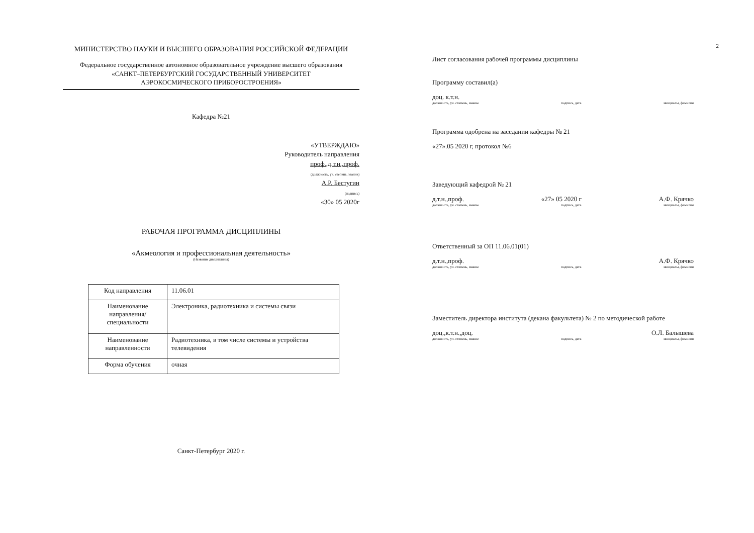МИНИСТЕРСТВО НАУКИ И ВЫСШЕГО ОБРАЗОВАНИЯ РОССИЙСКОЙ ФЕДЕРАЦИИ
Федеральное государственное автономное образовательное учреждение высшего образования
«САНКТ–ПЕТЕРБУРГСКИЙ ГОСУДАРСТВЕННЫЙ УНИВЕРСИТЕТ
АЭРОКОСМИЧЕСКОГО ПРИБОРОСТРОЕНИЯ»
Кафедра №21
«УТВЕРЖДАЮ»
Руководитель направления
проф.,д.т.н.,проф.
(должность, уч. степень, звание)
А.Р. Бестугин
(подпись)
«30» 05 2020г
РАБОЧАЯ ПРОГРАММА ДИСЦИПЛИНЫ
«Акмеология и профессиональная деятельность»
(Название дисциплины)
| Код направления | 11.06.01 |
| Наименование направления/ специальности | Электроника, радиотехника и системы связи |
| Наименование направленности | Радиотехника, в том числе системы и устройства телевидения |
| Форма обучения | очная |
Санкт-Петербург 2020 г.
2
Лист согласования рабочей программы дисциплины
Программу составил(а)
доц. к.т.н.
должность, уч. степень, звание подпись, дата инициалы, фамилия
Программа одобрена на заседании кафедры № 21
«27».05 2020 г, протокол №6
Заведующий кафедрой № 21
д.т.н.,проф. «27» 05 2020 г А.Ф. Крячко
должность, уч. степень, звание подпись, дата инициалы, фамилия
Ответственный за ОП 11.06.01(01)
д.т.н.,проф. А.Ф. Крячко
должность, уч. степень, звание подпись, дата инициалы, фамилия
Заместитель директора института (декана факультета) № 2 по методической работе
доц.,к.т.н.,доц. О.Л. Балышева
должность, уч. степень, звание подпись, дата инициалы, фамилия